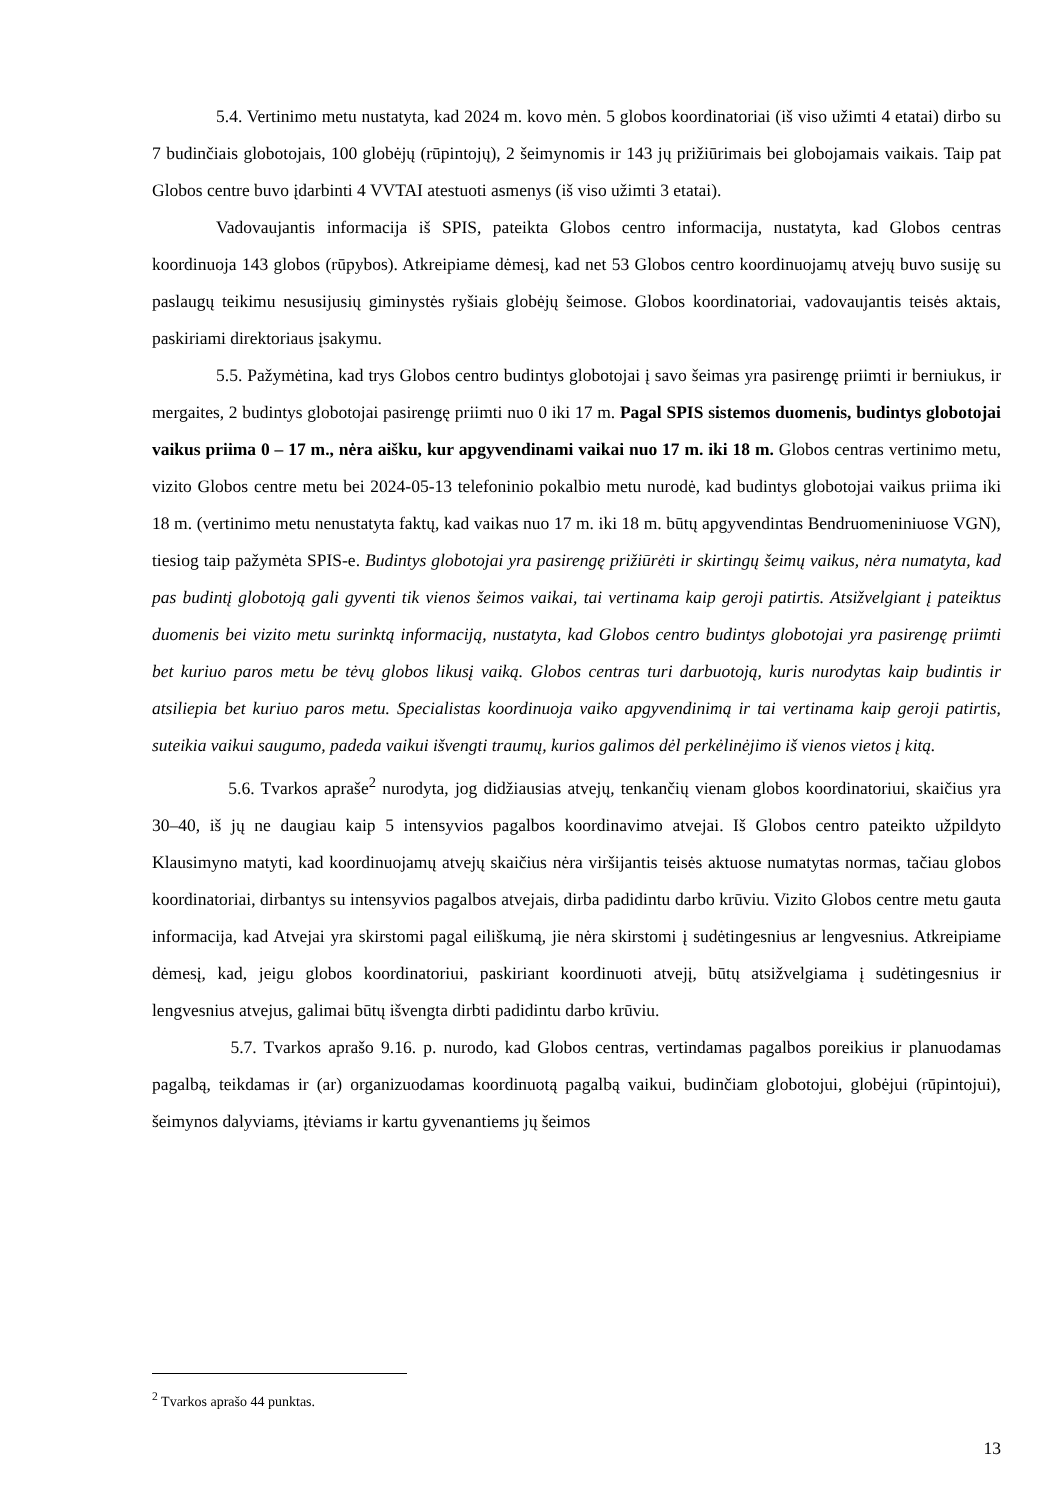5.4. Vertinimo metu nustatyta, kad 2024 m. kovo mėn. 5 globos koordinatoriai (iš viso užimti 4 etatai) dirbo su 7 budinčiais globotojais, 100 globėjų (rūpintojų), 2 šeimynomis ir 143 jų prižiūrimais bei globojamais vaikais. Taip pat Globos centre buvo įdarbinti 4 VVTAI atestuoti asmenys (iš viso užimti 3 etatai).
Vadovaujantis informacija iš SPIS, pateikta Globos centro informacija, nustatyta, kad Globos centras koordinuoja 143 globos (rūpybos). Atkreipiame dėmesį, kad net 53 Globos centro koordinuojamų atvejų buvo susiję su paslaugų teikimu nesusijusių giminystės ryšiais globėjų šeimose. Globos koordinatoriai, vadovaujantis teisės aktais, paskiriami direktoriaus įsakymu.
5.5. Pažymėtina, kad trys Globos centro budintys globotojai į savo šeimas yra pasirengę priimti ir berniukus, ir mergaites, 2 budintys globotojai pasirengę priimti nuo 0 iki 17 m. Pagal SPIS sistemos duomenis, budintys globotojai vaikus priima 0 – 17 m., nėra aišku, kur apgyvendinami vaikai nuo 17 m. iki 18 m. Globos centras vertinimo metu, vizito Globos centre metu bei 2024-05-13 telefoninio pokalbio metu nurodė, kad budintys globotojai vaikus priima iki 18 m. (vertinimo metu nenustatyta faktų, kad vaikas nuo 17 m. iki 18 m. būtų apgyvendintas Bendruomeniniuose VGN), tiesiog taip pažymėta SPIS-e. Budintys globotojai yra pasirengę prižiūrėti ir skirtingų šeimų vaikus, nėra numatyta, kad pas budintį globotoją gali gyventi tik vienos šeimos vaikai, tai vertinama kaip geroji patirtis. Atsižvelgiant į pateiktus duomenis bei vizito metu surinktą informaciją, nustatyta, kad Globos centro budintys globotojai yra pasirengę priimti bet kuriuo paros metu be tėvų globos likusį vaiką. Globos centras turi darbuotoją, kuris nurodytas kaip budintis ir atsiliepia bet kuriuo paros metu. Specialistas koordinuoja vaiko apgyvendinimą ir tai vertinama kaip geroji patirtis, suteikia vaikui saugumo, padeda vaikui išvengti traumų, kurios galimos dėl perkėlinėjimo iš vienos vietos į kitą.
5.6. Tvarkos apraše<sup>2</sup> nurodyta, jog didžiausias atvejų, tenkančių vienam globos koordinatoriui, skaičius yra 30–40, iš jų ne daugiau kaip 5 intensyvios pagalbos koordinavimo atvejai. Iš Globos centro pateikto užpildyto Klausimyno matyti, kad koordinuojamų atvejų skaičius nėra viršijantis teisės aktuose numatytas normas, tačiau globos koordinatoriai, dirbantys su intensyvios pagalbos atvejais, dirba padidintu darbo krūviu. Vizito Globos centre metu gauta informacija, kad Atvejai yra skirstomi pagal eiliškumą, jie nėra skirstomi į sudėtingesnius ar lengvesnius. Atkreipiame dėmesį, kad, jeigu globos koordinatoriui, paskiriant koordinuoti atvejį, būtų atsižvelgiama į sudėtingesnius ir lengvesnius atvejus, galimai būtų išvengta dirbti padidintu darbo krūviu.
5.7. Tvarkos aprašo 9.16. p. nurodo, kad Globos centras, vertindamas pagalbos poreikius ir planuodamas pagalbą, teikdamas ir (ar) organizuodamas koordinuotą pagalbą vaikui, budinčiam globotojui, globėjui (rūpintojui), šeimynos dalyviams, įtėviams ir kartu gyvenantiems jų šeimos
<sup>2</sup> Tvarkos aprašo 44 punktas.
13